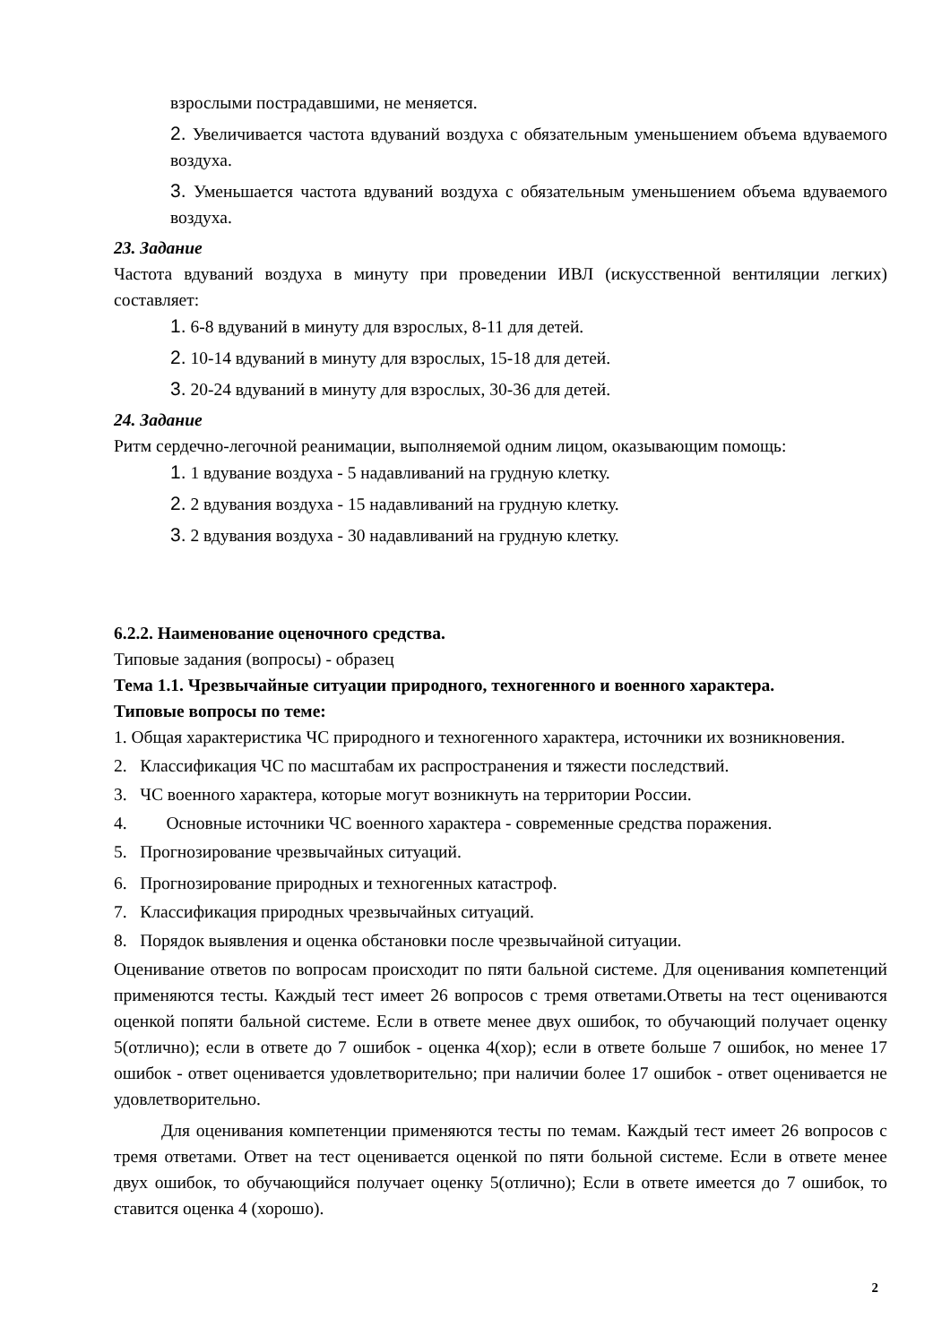взрослыми пострадавшими, не меняется.
2. Увеличивается частота вдуваний воздуха с обязательным уменьшением объема вдуваемого воздуха.
3. Уменьшается частота вдуваний воздуха с обязательным уменьшением объема вдуваемого воздуха.
23. Задание
Частота вдуваний воздуха в минуту при проведении ИВЛ (искусственной вентиляции легких) составляет:
1. 6-8 вдуваний в минуту для взрослых, 8-11 для детей.
2. 10-14 вдуваний в минуту для взрослых, 15-18 для детей.
3. 20-24 вдуваний в минуту для взрослых, 30-36 для детей.
24. Задание
Ритм сердечно-легочной реанимации, выполняемой одним лицом, оказывающим помощь:
1. 1 вдувание воздуха - 5 надавливаний на грудную клетку.
2. 2 вдувания воздуха - 15 надавливаний на грудную клетку.
3. 2 вдувания воздуха - 30 надавливаний на грудную клетку.
6.2.2. Наименование оценочного средства.
Типовые задания (вопросы) - образец
Тема 1.1. Чрезвычайные ситуации природного, техногенного и военного характера.
Типовые вопросы по теме:
1. Общая характеристика ЧС природного и техногенного характера, источники их возникновения.
2. Классификация ЧС по масштабам их распространения и тяжести последствий.
3. ЧС военного характера, которые могут возникнуть на территории России.
4. Основные источники ЧС военного характера - современные средства поражения.
5. Прогнозирование чрезвычайных ситуаций.
6. Прогнозирование природных и техногенных катастроф.
7. Классификация природных чрезвычайных ситуаций.
8. Порядок выявления и оценка обстановки после чрезвычайной ситуации.
Оценивание ответов по вопросам происходит по пяти бальной системе. Для оценивания компетенций применяются тесты. Каждый тест имеет 26 вопросов с тремя ответами.Ответы на тест оцениваются оценкой попяти бальной системе. Если в ответе менее двух ошибок, то обучающий получает оценку 5(отлично); если в ответе до 7 ошибок - оценка 4(хор); если в ответе больше 7 ошибок, но менее 17 ошибок - ответ оценивается удовлетворительно; при наличии более 17 ошибок - ответ оценивается не удовлетворительно.
Для оценивания компетенции применяются тесты по темам. Каждый тест имеет 26 вопросов с тремя ответами. Ответ на тест оценивается оценкой по пяти больной системе. Если в ответе менее двух ошибок, то обучающийся получает оценку 5(отлично); Если в ответе имеется до 7 ошибок, то ставится оценка 4 (хорошо).
2